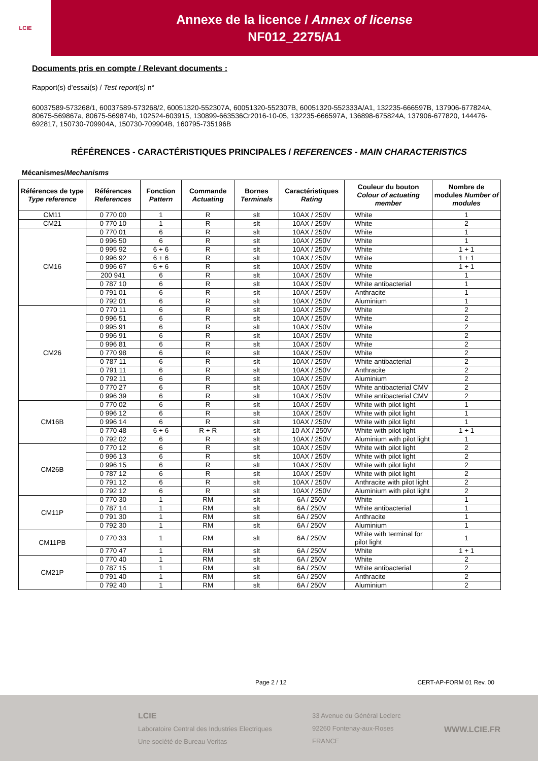LCIE
Annexe de la licence / Annex of license
NF012_2275/A1
Documents pris en compte / Relevant documents :
Rapport(s) d'essai(s) / Test report(s) n°
60037589-573268/1, 60037589-573268/2, 60051320-552307A, 60051320-552307B, 60051320-552333A/A1, 132235-666597B, 137906-677824A, 80675-569867a, 80675-569874b, 102524-603915, 130899-663536Cr2016-10-05, 132235-666597A, 136898-675824A, 137906-677820, 144476-692817, 150730-709904A, 150730-709904B, 160795-735196B
RÉFÉRENCES - CARACTÉRISTIQUES PRINCIPALES / REFERENCES - MAIN CHARACTERISTICS
Mécanismes/Mechanisms
| Références de type Type reference | Références References | Fonction Pattern | Commande Actuating | Bornes Terminals | Caractéristiques Rating | Couleur du bouton Colour of actuating member | Nombre de modules Number of modules |
| --- | --- | --- | --- | --- | --- | --- | --- |
| CM11 | 0 770 00 | 1 | R | slt | 10AX / 250V | White | 1 |
| CM21 | 0 770 10 | 1 | R | slt | 10AX / 250V | White | 2 |
| CM16 | 0 770 01 | 6 | R | slt | 10AX / 250V | White | 1 |
| | 0 996 50 | 6 | R | slt | 10AX / 250V | White | 1 |
| | 0 995 92 | 6 + 6 | R | slt | 10AX / 250V | White | 1 + 1 |
| | 0 996 92 | 6 + 6 | R | slt | 10AX / 250V | White | 1 + 1 |
| | 0 996 67 | 6 + 6 | R | slt | 10AX / 250V | White | 1 + 1 |
| | 200 941 | 6 | R | slt | 10AX / 250V | White | 1 |
| | 0 787 10 | 6 | R | slt | 10AX / 250V | White antibacterial | 1 |
| | 0 791 01 | 6 | R | slt | 10AX / 250V | Anthracite | 1 |
| | 0 792 01 | 6 | R | slt | 10AX / 250V | Aluminium | 1 |
| CM26 | 0 770 11 | 6 | R | slt | 10AX / 250V | White | 2 |
| | 0 996 51 | 6 | R | slt | 10AX / 250V | White | 2 |
| | 0 995 91 | 6 | R | slt | 10AX / 250V | White | 2 |
| | 0 996 91 | 6 | R | slt | 10AX / 250V | White | 2 |
| | 0 996 81 | 6 | R | slt | 10AX / 250V | White | 2 |
| | 0 770 98 | 6 | R | slt | 10AX / 250V | White | 2 |
| | 0 787 11 | 6 | R | slt | 10AX / 250V | White antibacterial | 2 |
| | 0 791 11 | 6 | R | slt | 10AX / 250V | Anthracite | 2 |
| | 0 792 11 | 6 | R | slt | 10AX / 250V | Aluminium | 2 |
| | 0 770 27 | 6 | R | slt | 10AX / 250V | White antibacterial CMV | 2 |
| | 0 996 39 | 6 | R | slt | 10AX / 250V | White antibacterial CMV | 2 |
| CM16B | 0 770 02 | 6 | R | slt | 10AX / 250V | White with pilot light | 1 |
| | 0 996 12 | 6 | R | slt | 10AX / 250V | White with pilot light | 1 |
| | 0 996 14 | 6 | R | slt | 10AX / 250V | White with pilot light | 1 |
| | 0 770 48 | 6 + 6 | R + R | slt | 10 AX / 250V | White with pilot light | 1 + 1 |
| | 0 792 02 | 6 | R | slt | 10AX / 250V | Aluminium with pilot light | 1 |
| CM26B | 0 770 12 | 6 | R | slt | 10AX / 250V | White with pilot light | 2 |
| | 0 996 13 | 6 | R | slt | 10AX / 250V | White with pilot light | 2 |
| | 0 996 15 | 6 | R | slt | 10AX / 250V | White with pilot light | 2 |
| | 0 787 12 | 6 | R | slt | 10AX / 250V | White with pilot light | 2 |
| | 0 791 12 | 6 | R | slt | 10AX / 250V | Anthracite with pilot light | 2 |
| | 0 792 12 | 6 | R | slt | 10AX / 250V | Aluminium with pilot light | 2 |
| CM11P | 0 770 30 | 1 | RM | slt | 6A / 250V | White | 1 |
| | 0 787 14 | 1 | RM | slt | 6A / 250V | White antibacterial | 1 |
| | 0 791 30 | 1 | RM | slt | 6A / 250V | Anthracite | 1 |
| | 0 792 30 | 1 | RM | slt | 6A / 250V | Aluminium | 1 |
| CM11PB | 0 770 33 | 1 | RM | slt | 6A / 250V | White with terminal for pilot light | 1 |
| | 0 770 47 | 1 | RM | slt | 6A / 250V | White | 1 + 1 |
| CM21P | 0 770 40 | 1 | RM | slt | 6A / 250V | White | 2 |
| | 0 787 15 | 1 | RM | slt | 6A / 250V | White antibacterial | 2 |
| | 0 791 40 | 1 | RM | slt | 6A / 250V | Anthracite | 2 |
| | 0 792 40 | 1 | RM | slt | 6A / 250V | Aluminium | 2 |
Page 2 / 12 CERT-AP-FORM 01 Rev. 00
LCIE
Laboratoire Central des Industries Electriques
Une société de Bureau Veritas
33 Avenue du Général Leclerc
92260 Fontenay-aux-Roses
FRANCE
WWW.LCIE.FR